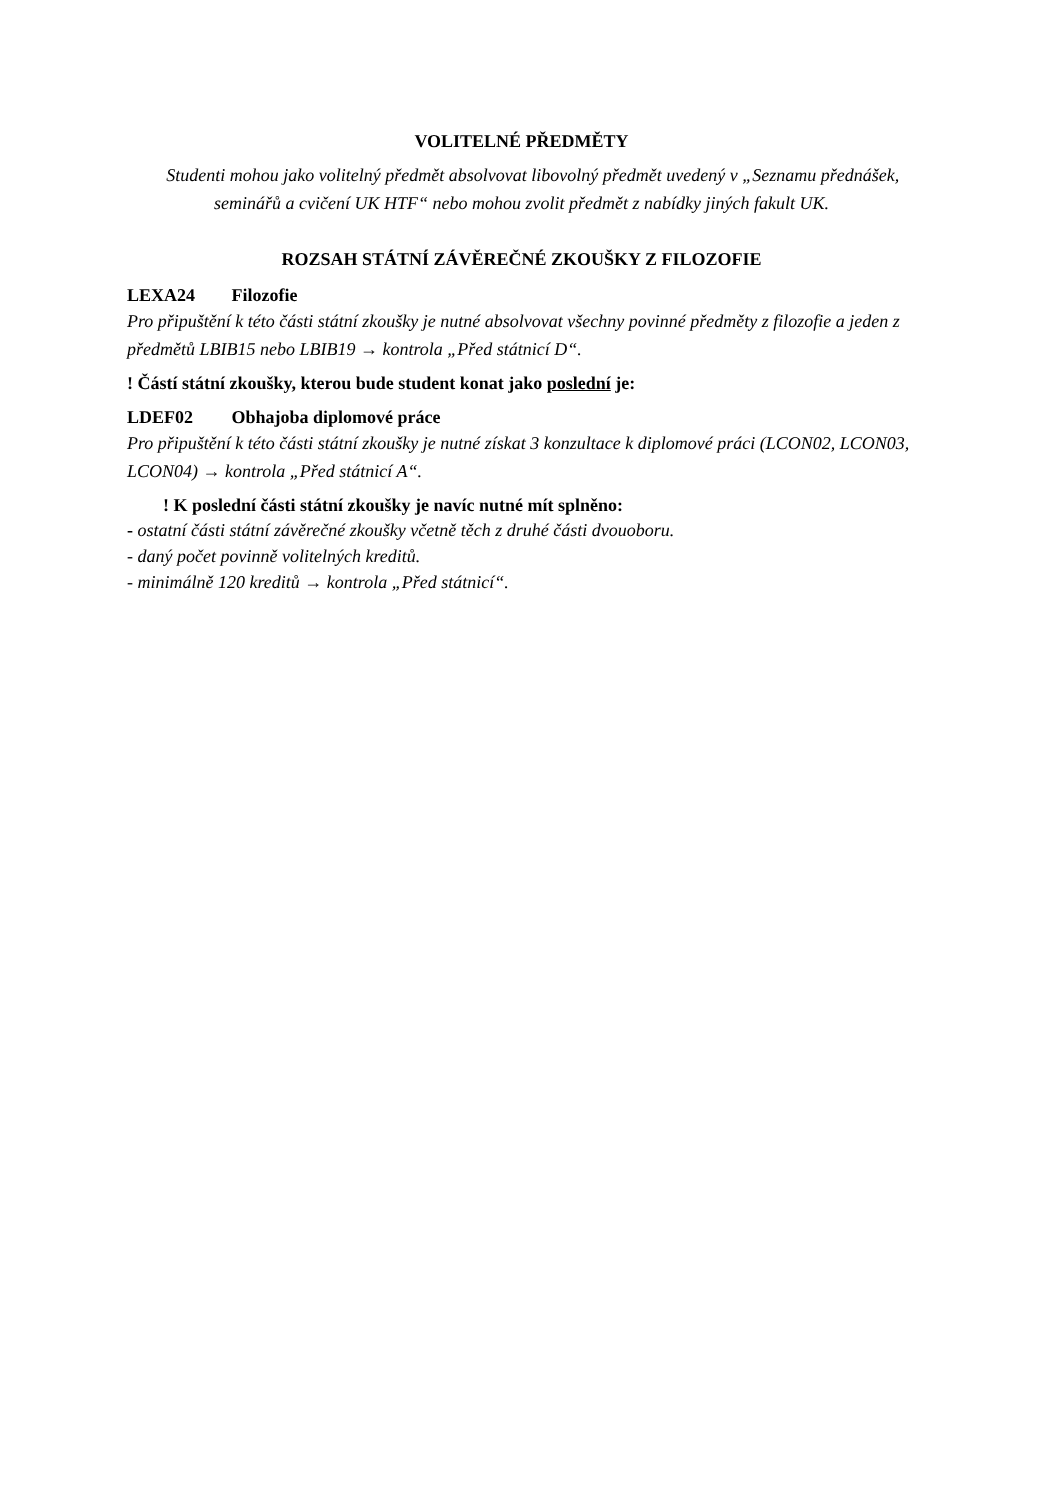VOLITELNÉ PŘEDMĚTY
Studenti mohou jako volitelný předmět absolvovat libovolný předmět uvedený v „Seznamu přednášek, seminářů a cvičení UK HTF“ nebo mohou zvolit předmět z nabídky jiných fakult UK.
ROZSAH STÁTNÍ ZÁVĚREČNÉ ZKOUŠKY Z FILOZOFIE
LEXA24 Filozofie
Pro připuštění k této části státní zkoušky je nutné absolvovat všechny povinné předměty z filozofie a jeden z předmětů LBIB15 nebo LBIB19 → kontrola „Před státnicí D“.
! Částí státní zkoušky, kterou bude student konat jako poslední je:
LDEF02 Obhajoba diplomové práce
Pro připuštění k této části státní zkoušky je nutné získat 3 konzultace k diplomové práci (LCON02, LCON03, LCON04) → kontrola „Před státnicí A“.
! K poslední části státní zkoušky je navíc nutné mít splněno:
- ostatní části státní závěrečné zkoušky včetně těch z druhé části dvouoboru.
- daný počet povinně volitelných kreditů.
- minimálně 120 kreditů → kontrola „Před státnicí“.